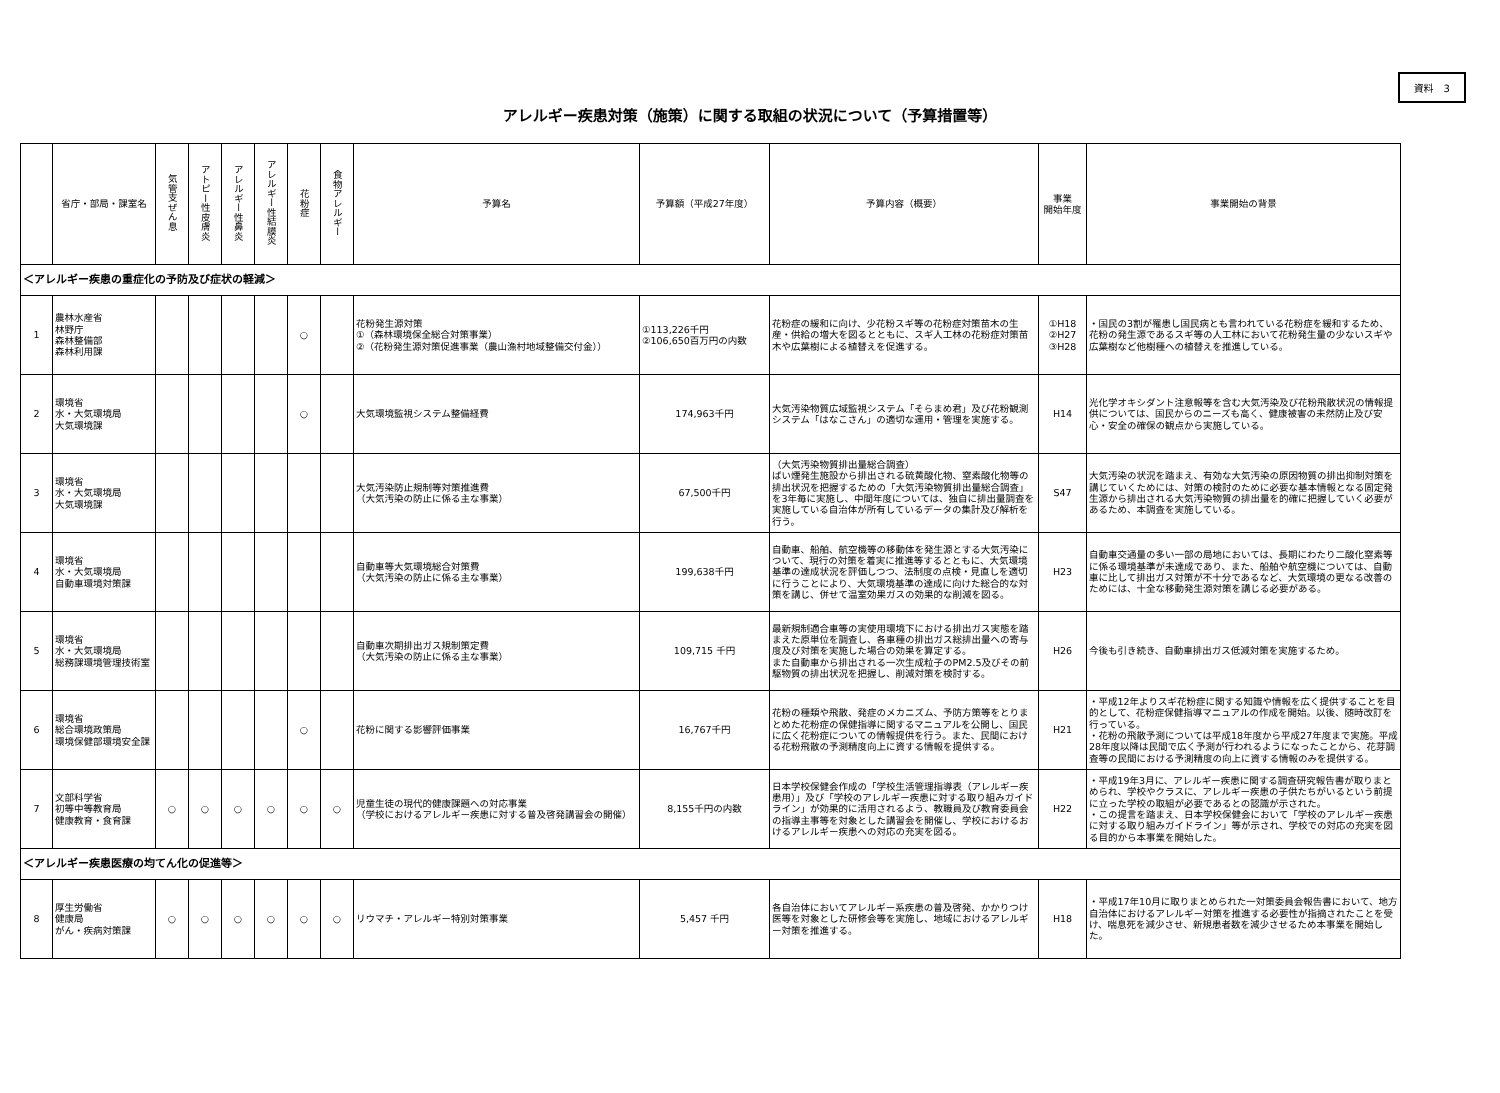資料　3
アレルギー疾患対策（施策）に関する取組の状況について（予算措置等）
| | 省庁・部局・課室名 | 気管支ぜん息 | アトピー性皮膚炎 | アレルギー性鼻炎 | アレルギー性結膜炎 | 花粉症 | 食物アレルギー | 予算名 | 予算額（平成27年度） | 予算内容（概要） | 事業 開始年度 | 事業開始の背景 |
| --- | --- | --- | --- | --- | --- | --- | --- | --- | --- | --- | --- | --- |
| ＜アレルギー疾患の重症化の予防及び症状の軽減＞ | | | | | | | | | | | | |
| 1 | 農林水産省 林野庁 森林整備部 森林利用課 | | | | | ○ | | 花粉発生源対策 ①（森林環境保全総合対策事業） ②（花粉発生源対策促進事業（農山漁村地域整備交付金）） | ①113,226千円 ②106,650百万円の内数 | 花粉症の緩和に向け、少花粉スギ等の花粉症対策苗木の生産・供給の増大を図るとともに、スギ人工林の花粉症対策苗木や広葉樹による植替えを促進する。 | ①H18 ②H27 ③H28 | ・国民の3割が罹患し国民病とも言われている花粉症を緩和するため、花粉の発生源であるスギ等の人工林において花粉発生量の少ないスギや広葉樹など他樹種への植替えを推進している。 |
| 2 | 環境省 水・大気環境局 大気環境課 | | | | | ○ | | 大気環境監視システム整備経費 | 174,963千円 | 大気汚染物質広域監視システム「そらまめ君」及び花粉観測システム「はなこさん」の適切な運用・管理を実施する。 | H14 | 光化学オキシダント注意報等を含む大気汚染及び花粉飛散状況の情報提供については、国民からのニーズも高く、健康被害の未然防止及び安心・安全の確保の観点から実施している。 |
| 3 | 環境省 水・大気環境局 大気環境課 | | | | | | | 大気汚染防止規制等対策推進費 （大気汚染の防止に係る主な事業） | 67,500千円 | （大気汚染物質排出量総合調査） ばい煙発生施設から排出される硫黄酸化物、窒素酸化物等の排出状況を把握するための「大気汚染物質排出量総合調査」を3年毎に実施し、中間年度については、独自に排出量調査を実施している自治体が所有しているデータの集計及び解析を行う。 | S47 | 大気汚染の状況を踏まえ、有効な大気汚染の原因物質の排出抑制対策を講じていくためには、対策の検討のために必要な基本情報となる固定発生源から排出される大気汚染物質の排出量を的確に把握していく必要があるため、本調査を実施している。 |
| 4 | 環境省 水・大気環境局 自動車環境対策課 | | | | | | | 自動車等大気環境総合対策費 （大気汚染の防止に係る主な事業） | 199,638千円 | 自動車、船舶、航空機等の移動体を発生源とする大気汚染について、現行の対策を着実に推進等するとともに、大気環境基準の達成状況を評価しつつ、法制度の点検・見直しを適切に行うことにより、大気環境基準の達成に向けた総合的な対策を講じ、併せて温室効果ガスの効果的な削減を図る。 | H23 | 自動車交通量の多い一部の局地においては、長期にわたり二酸化窒素等に係る環境基準が未達成であり、また、船舶や航空機については、自動車に比して排出ガス対策が不十分であるなど、大気環境の更なる改善のためには、十全な移動発生源対策を講じる必要がある。 |
| 5 | 環境省 水・大気環境局 総務課環境管理技術室 | | | | | | | 自動車次期排出ガス規制策定費 （大気汚染の防止に係る主な事業） | 109,715 千円 | 最新規制適合車等の実使用環境下における排出ガス実態を踏まえた原単位を調査し、各車種の排出ガス総排出量への寄与度及び対策を実施した場合の効果を算定する。 また自動車から排出される一次生成粒子のPM2.5及びその前駆物質の排出状況を把握し、削減対策を検討する。 | H26 | 今後も引き続き、自動車排出ガス低減対策を実施するため。 |
| 6 | 環境省 総合環境政策局 環境保健部環境安全課 | | | | | ○ | | 花粉に関する影響評価事業 | 16,767千円 | 花粉の種類や飛散、発症のメカニズム、予防方策等をとりまとめた花粉症の保健指導に関するマニュアルを公開し、国民に広く花粉症についての情報提供を行う。また、民間における花粉飛散の予測精度向上に資する情報を提供する。 | H21 | ・平成12年よりスギ花粉症に関する知識や情報を広く提供することを目的として、花粉症保健指導マニュアルの作成を開始。以後、随時改訂を行っている。 ・花粉の飛散予測については平成18年度から平成27年度まで実施。平成28年度以降は民間で広く予測が行われるようになったことから、花芽調査等の民間における予測精度の向上に資する情報のみを提供する。 |
| 7 | 文部科学省 初等中等教育局 健康教育・食育課 | ○ | ○ | ○ | ○ | ○ | ○ | 児童生徒の現代的健康課題への対応事業 （学校におけるアレルギー疾患に対する普及啓発講習会の開催） | 8,155千円の内数 | 日本学校保健会作成の「学校生活管理指導表（アレルギー疾患用）」及び「学校のアレルギー疾患に対する取り組みガイドライン」が効果的に活用されるよう、教職員及び教育委員会の指導主事等を対象とした講習会を開催し、学校におけるおけるアレルギー疾患への対応の充実を図る。 | H22 | ・平成19年3月に、アレルギー疾患に関する調査研究報告書が取りまとめられ、学校やクラスに、アレルギー疾患の子供たちがいるという前提に立った学校の取組が必要であるとの認識が示された。 ・この提言を踏まえ、日本学校保健会において「学校のアレルギー疾患に対する取り組みガイドライン」等が示され、学校での対応の充実を図る目的から本事業を開始した。 |
| ＜アレルギー疾患医療の均てん化の促進等＞ | | | | | | | | | | | | |
| 8 | 厚生労働省 健康局 がん・疾病対策課 | ○ | ○ | ○ | ○ | ○ | ○ | リウマチ・アレルギー特別対策事業 | 5,457 千円 | 各自治体においてアレルギー系疾患の普及啓発、かかりつけ医等を対象とした研修会等を実施し、地域におけるアレルギー対策を推進する。 | H18 | ・平成17年10月に取りまとめられた一対策委員会報告書において、地方自治体におけるアレルギー対策を推進する必要性が指摘されたことを受け、喘息死を減少させ、新規患者数を減少させるため本事業を開始した。 |